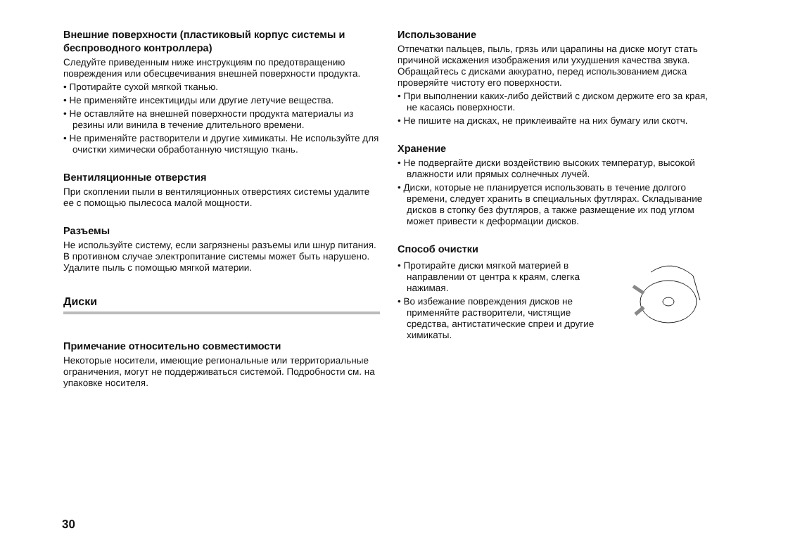Внешние поверхности (пластиковый корпус системы и беспроводного контроллера)
Следуйте приведенным ниже инструкциям по предотвращению повреждения или обесцвечивания внешней поверхности продукта.
• Протирайте сухой мягкой тканью.
• Не применяйте инсектициды или другие летучие вещества.
• Не оставляйте на внешней поверхности продукта материалы из резины или винила в течение длительного времени.
• Не применяйте растворители и другие химикаты. Не используйте для очистки химически обработанную чистящую ткань.
Вентиляционные отверстия
При скоплении пыли в вентиляционных отверстиях системы удалите ее с помощью пылесоса малой мощности.
Разъемы
Не используйте систему, если загрязнены разъемы или шнур питания. В противном случае электропитание системы может быть нарушено. Удалите пыль с помощью мягкой материи.
Диски
Примечание относительно совместимости
Некоторые носители, имеющие региональные или территориальные ограничения, могут не поддерживаться системой. Подробности см. на упаковке носителя.
Использование
Отпечатки пальцев, пыль, грязь или царапины на диске могут стать причиной искажения изображения или ухудшения качества звука. Обращайтесь с дисками аккуратно, перед использованием диска проверяйте чистоту его поверхности.
• При выполнении каких-либо действий с диском держите его за края, не касаясь поверхности.
• Не пишите на дисках, не приклеивайте на них бумагу или скотч.
Хранение
• Не подвергайте диски воздействию высоких температур, высокой влажности или прямых солнечных лучей.
• Диски, которые не планируется использовать в течение долгого времени, следует хранить в специальных футлярах. Складывание дисков в стопку без футляров, а также размещение их под углом может привести к деформации дисков.
Способ очистки
• Протирайте диски мягкой материей в направлении от центра к краям, слегка нажимая.
• Во избежание повреждения дисков не применяйте растворители, чистящие средства, антистатические спреи и другие химикаты.
30